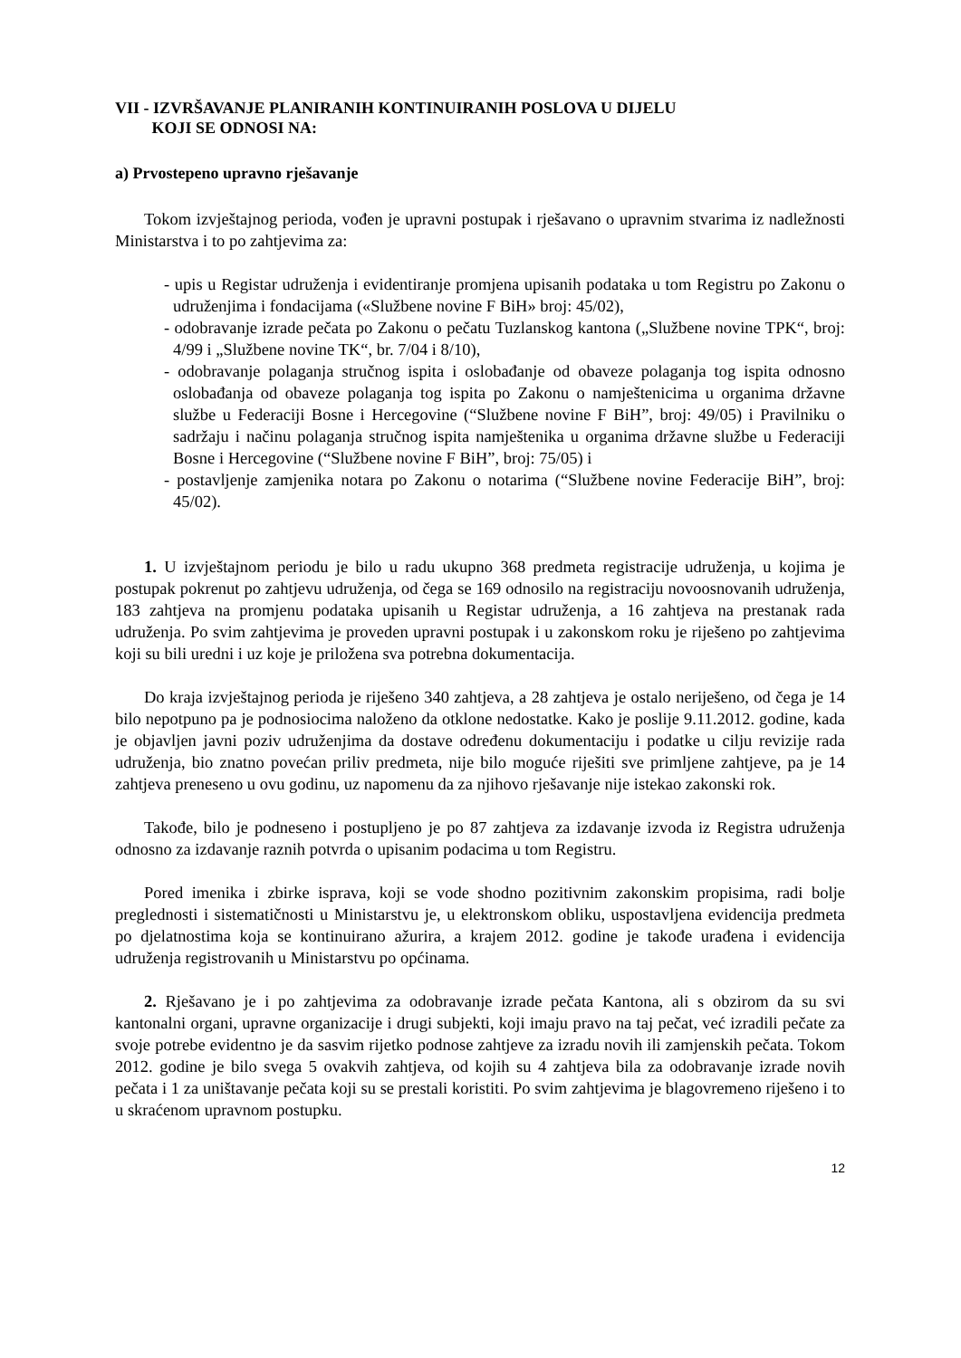VII - IZVRŠAVANJE PLANIRANIH KONTINUIRANIH POSLOVA U DIJELU
KOJI SE ODNOSI NA:
a) Prvostepeno upravno rješavanje
Tokom izvještajnog perioda, vođen je upravni postupak i rješavano o upravnim stvarima iz nadležnosti Ministarstva i to po zahtjevima za:
- upis u Registar udruženja i evidentiranje promjena upisanih podataka u tom Registru po Zakonu o udruženjima i fondacijama («Službene novine F BiH» broj: 45/02),
- odobravanje izrade pečata po Zakonu o pečatu Tuzlanskog kantona („Službene novine TPK“, broj: 4/99 i „Službene novine TK“, br. 7/04 i 8/10),
- odobravanje polaganja stručnog ispita i oslobađanje od obaveze polaganja tog ispita odnosno oslobađanja od obaveze polaganja tog ispita po Zakonu o namještenicima u organima državne službe u Federaciji Bosne i Hercegovine (“Službene novine F BiH”, broj: 49/05) i Pravilniku o sadržaju i načinu polaganja stručnog ispita namještenika u organima državne službe u Federaciji Bosne i Hercegovine (“Službene novine F BiH”, broj: 75/05) i
- postavljenje zamjenika notara po Zakonu o notarima (“Službene novine Federacije BiH”, broj: 45/02).
1. U izvještajnom periodu je bilo u radu ukupno 368 predmeta registracije udruženja, u kojima je postupak pokrenut po zahtjevu udruženja, od čega se 169 odnosilo na registraciju novoosnovanih udruženja, 183 zahtjeva na promjenu podataka upisanih u Registar udruženja, a 16 zahtjeva na prestanak rada udruženja. Po svim zahtjevima je proveden upravni postupak i u zakonskom roku je riješeno po zahtjevima koji su bili uredni i uz koje je priložena sva potrebna dokumentacija.
Do kraja izvještajnog perioda je riješeno 340 zahtjeva, a 28 zahtjeva je ostalo neriješeno, od čega je 14 bilo nepotpuno pa je podnosiocima naloženo da otklone nedostatke. Kako je poslije 9.11.2012. godine, kada je objavljen javni poziv udruženjima da dostave određenu dokumentaciju i podatke u cilju revizije rada udruženja, bio znatno povećan priliv predmeta, nije bilo moguće riješiti sve primljene zahtjeve, pa je 14 zahtjeva preneseno u ovu godinu, uz napomenu da za njihovo rješavanje nije istekao zakonski rok.
Takođe, bilo je podneseno i postupljeno je po 87 zahtjeva za izdavanje izvoda iz Registra udruženja odnosno za izdavanje raznih potvrda o upisanim podacima u tom Registru.
Pored imenika i zbirke isprava, koji se vode shodno pozitivnim zakonskim propisima, radi bolje preglednosti i sistematičnosti u Ministarstvu je, u elektronskom obliku, uspostavljena evidencija predmeta po djelatnostima koja se kontinuirano ažurira, a krajem 2012. godine je takođe urađena i evidencija udruženja registrovanih u Ministarstvu po općinama.
2. Rješavano je i po zahtjevima za odobravanje izrade pečata Kantona, ali s obzirom da su svi kantonalni organi, upravne organizacije i drugi subjekti, koji imaju pravo na taj pečat, već izradili pečate za svoje potrebe evidentno je da sasvim rijetko podnose zahtjeve za izradu novih ili zamjenskih pečata. Tokom 2012. godine je bilo svega 5 ovakvih zahtjeva, od kojih su 4 zahtjeva bila za odobravanje izrade novih pečata i 1 za uništavanje pečata koji su se prestali koristiti. Po svim zahtjevima je blagovremeno riješeno i to u skraćenom upravnom postupku.
12